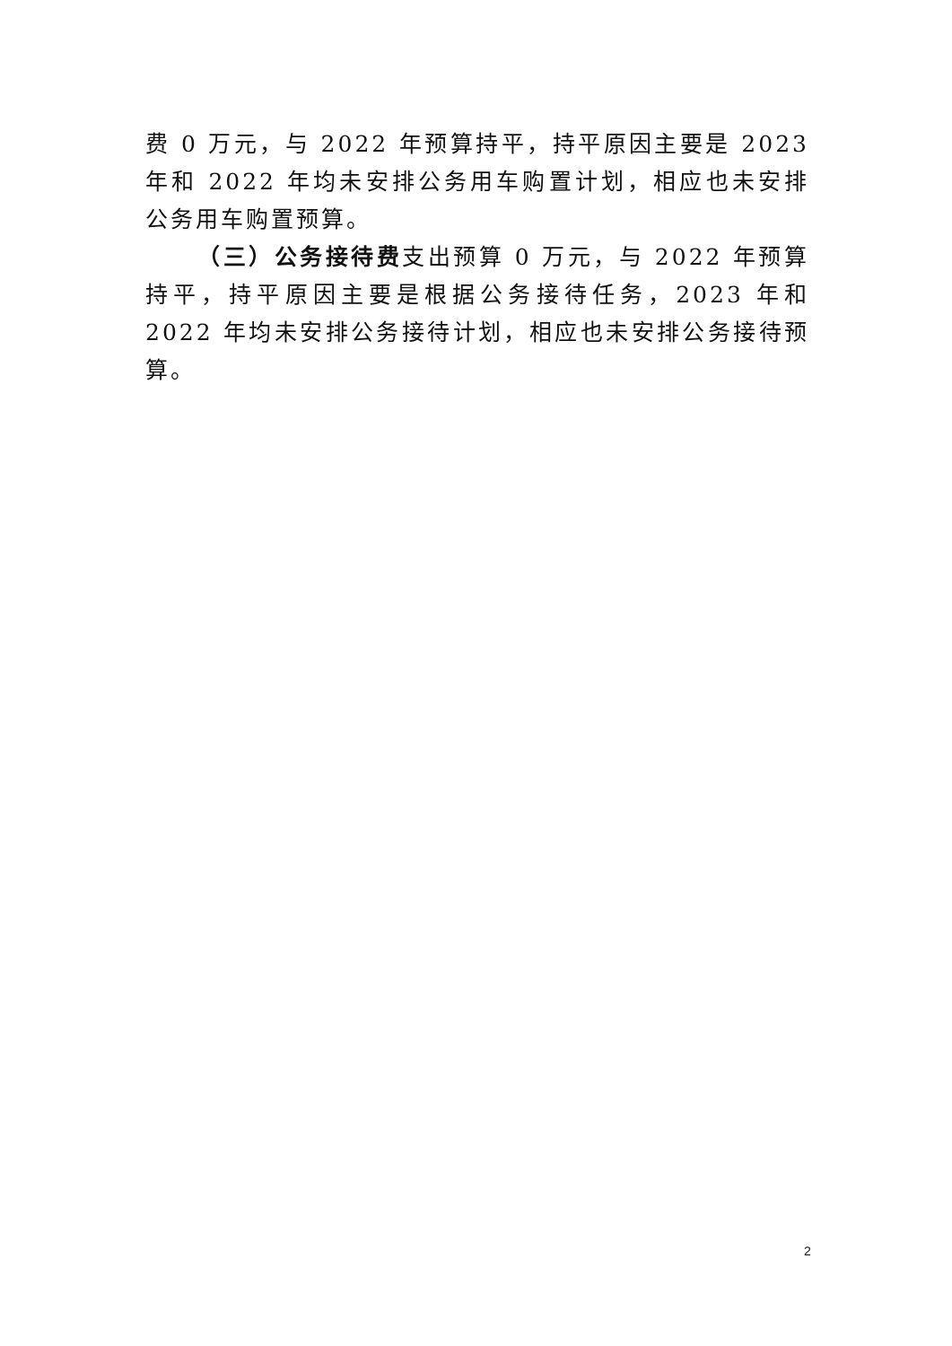费 0 万元，与 2022 年预算持平，持平原因主要是 2023 年和 2022 年均未安排公务用车购置计划，相应也未安排公务用车购置预算。
（三）公务接待费支出预算 0 万元，与 2022 年预算持平，持平原因主要是根据公务接待任务，2023 年和 2022 年均未安排公务接待计划，相应也未安排公务接待预算。
2